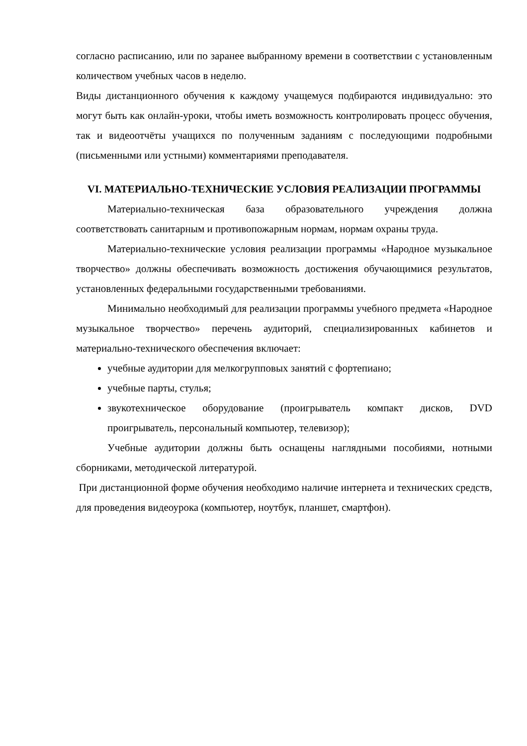согласно расписанию, или по заранее выбранному времени в соответствии с установленным количеством учебных часов в неделю.
Виды дистанционного обучения к каждому учащемуся подбираются индивидуально: это могут быть как онлайн-уроки, чтобы иметь возможность контролировать процесс обучения, так и видеоотчёты учащихся по полученным заданиям с последующими подробными (письменными или устными) комментариями преподавателя.
VI. МАТЕРИАЛЬНО-ТЕХНИЧЕСКИЕ УСЛОВИЯ РЕАЛИЗАЦИИ ПРОГРАММЫ
Материально-техническая база образовательного учреждения должна соответствовать санитарным и противопожарным нормам, нормам охраны труда.
Материально-технические условия реализации программы «Народное музыкальное творчество» должны обеспечивать возможность достижения обучающимися результатов, установленных федеральными государственными требованиями.
Минимально необходимый для реализации программы учебного предмета «Народное музыкальное творчество» перечень аудиторий, специализированных кабинетов и материально-технического обеспечения включает:
учебные аудитории для мелкогрупповых занятий с фортепиано;
учебные парты, стулья;
звукотехническое оборудование (проигрыватель компакт дисков, DVD проигрыватель, персональный компьютер, телевизор);
Учебные аудитории должны быть оснащены наглядными пособиями, нотными сборниками, методической литературой.
При дистанционной форме обучения необходимо наличие интернета и технических средств, для проведения видеоурока (компьютер, ноутбук, планшет, смартфон).